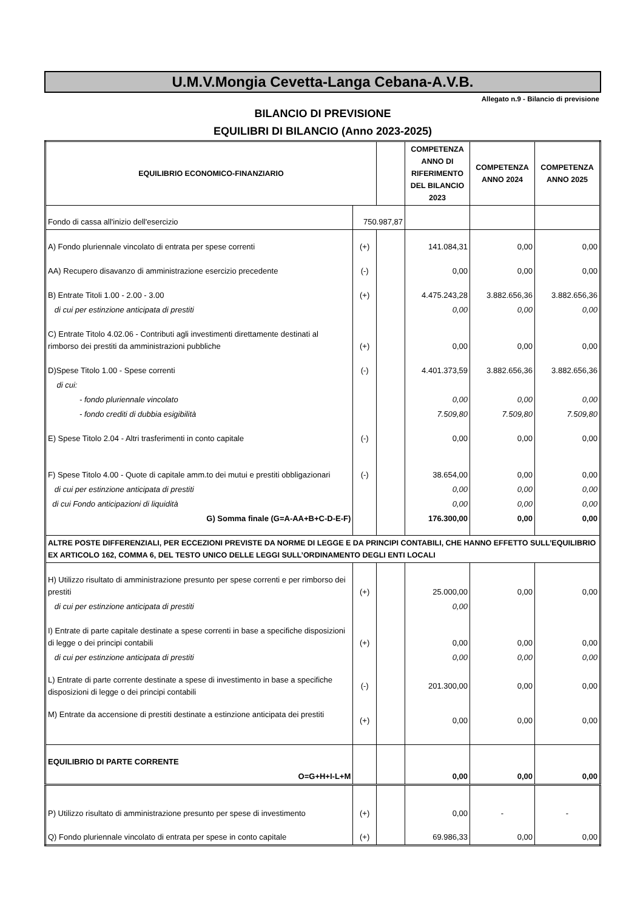U.M.V.Mongia Cevetta-Langa Cebana-A.V.B.
Allegato n.9 - Bilancio di previsione
BILANCIO DI PREVISIONE
EQUILIBRI DI BILANCIO (Anno 2023-2025)
| EQUILIBRIO ECONOMICO-FINANZIARIO | | | COMPETENZA ANNO DI RIFERIMENTO DEL BILANCIO 2023 | COMPETENZA ANNO 2024 | COMPETENZA ANNO 2025 |
| --- | --- | --- | --- | --- | --- |
| Fondo di cassa all'inizio dell'esercizio | 750.987,87 | | | | |
| A) Fondo pluriennale vincolato di entrata per spese correnti | (+) | | 141.084,31 | 0,00 | 0,00 |
| AA) Recupero disavanzo di amministrazione esercizio precedente | (-) | | 0,00 | 0,00 | 0,00 |
| B) Entrate Titoli 1.00 - 2.00 - 3.00 | (+) | | 4.475.243,28 | 3.882.656,36 | 3.882.656,36 |
| di cui per estinzione anticipata di prestiti | | | 0,00 | 0,00 | 0,00 |
| C) Entrate Titolo 4.02.06 - Contributi agli investimenti direttamente destinati al rimborso dei prestiti da amministrazioni pubbliche | (+) | | 0,00 | 0,00 | 0,00 |
| D)Spese Titolo 1.00 - Spese correnti | (-) | | 4.401.373,59 | 3.882.656,36 | 3.882.656,36 |
| di cui: | | | | | |
| - fondo pluriennale vincolato | | | 0,00 | 0,00 | 0,00 |
| - fondo crediti di dubbia esigibilità | | | 7.509,80 | 7.509,80 | 7.509,80 |
| E) Spese Titolo 2.04 - Altri trasferimenti in conto capitale | (-) | | 0,00 | 0,00 | 0,00 |
| F) Spese Titolo 4.00 - Quote di capitale amm.to dei mutui e prestiti obbligazionari | (-) | | 38.654,00 | 0,00 | 0,00 |
| di cui per estinzione anticipata di prestiti | | | 0,00 | 0,00 | 0,00 |
| di cui Fondo anticipazioni di liquidità | | | 0,00 | 0,00 | 0,00 |
| G) Somma finale (G=A-AA+B+C-D-E-F) | | | 176.300,00 | 0,00 | 0,00 |
| ALTRE POSTE DIFFERENZIALI, PER ECCEZIONI PREVISTE DA NORME DI LEGGE E DA PRINCIPI CONTABILI, CHE HANNO EFFETTO SULL’EQUILIBRIO EX ARTICOLO 162, COMMA 6, DEL TESTO UNICO DELLE LEGGI SULL’ORDINAMENTO DEGLI ENTI LOCALI | | | | | |
| H) Utilizzo risultato di amministrazione presunto per spese correnti e per rimborso dei prestiti | (+) | | 25.000,00 | 0,00 | 0,00 |
| di cui per estinzione anticipata di prestiti | | | 0,00 | | |
| I) Entrate di parte capitale destinate a spese correnti in base a specifiche disposizioni di legge o dei principi contabili | (+) | | 0,00 | 0,00 | 0,00 |
| di cui per estinzione anticipata di prestiti | | | 0,00 | 0,00 | 0,00 |
| L) Entrate di parte corrente destinate a spese di investimento in base a specifiche disposizioni di legge o dei principi contabili | (-) | | 201.300,00 | 0,00 | 0,00 |
| M) Entrate da accensione di prestiti destinate a estinzione anticipata dei prestiti | (+) | | 0,00 | 0,00 | 0,00 |
| EQUILIBRIO DI PARTE CORRENTE | | | | | |
| O=G+H+I-L+M | | | 0,00 | 0,00 | 0,00 |
| P) Utilizzo risultato di amministrazione presunto per spese di investimento | (+) | | 0,00 | - | - |
| Q) Fondo pluriennale vincolato di entrata per spese in conto capitale | (+) | | 69.986,33 | 0,00 | 0,00 |